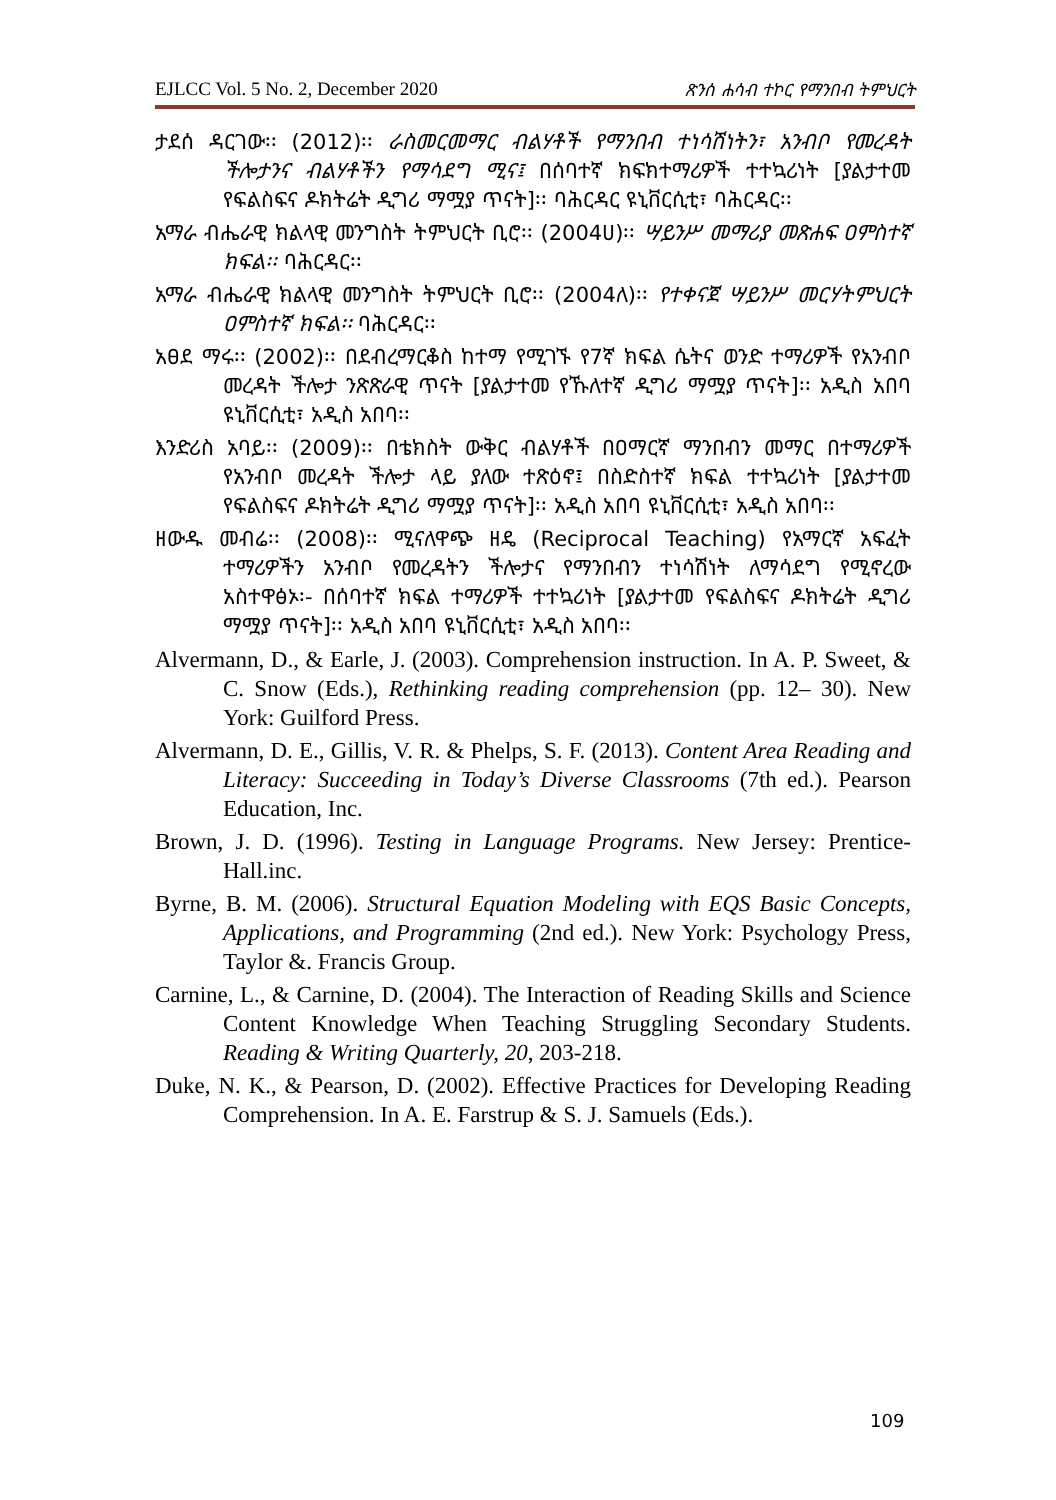EJLCC Vol. 5 No. 2, December 2020 ጽንሰ ሐሳብ ተኮር የማንበብ ትምህርት
ታደሰ ዳርገው፡፡ (2012)፡፡ ራስመርመማር ብልሃቶች የማንበብ ተነሳሽነትን፣ አንብቦ የመረዳት ችሎታንና ብልሃቶችን የማሳደግ ሚና፤ በሰባተኛ ክፍክተማሪዎች ተተኳሪነት [ያልታተመ የፍልስፍና ዶክትሬት ዲግሪ ማሟያ ጥናት]፡፡ ባሕርዳር ዩኒቨርሲቲ፣ ባሕርዳር፡፡
አማራ ብሔራዊ ክልላዊ መንግስት ትምህርት ቢሮ፡፡ (2004ሀ)፡፡ ሣይንሥ መማሪያ መጽሐፍ ዐምስተኛ ክፍል፡፡ ባሕርዳር፡፡
አማራ ብሔራዊ ክልላዊ መንግስት ትምህርት ቢሮ፡፡ (2004ለ)፡፡ የተቀናጀ ሣይንሥ መርሃትምህርት ዐምስተኛ ክፍል፡፡ ባሕርዳር፡፡
አፀደ ማሩ፡፡ (2002)፡፡ በደብረማርቆስ ከተማ የሚገኙ የ7ኛ ክፍል ሴትና ወንድ ተማሪዎች የአንብቦ መረዳት ችሎታ ንጽጽራዊ ጥናት [ያልታተመ የኹለተኛ ዲግሪ ማሟያ ጥናት]፡፡ አዲስ አበባ ዩኒቨርሲቲ፣ አዲስ አበባ፡፡
እንድሪስ አባይ፡፡ (2009)፡፡ በቴክስት ውቅር ብልሃቶች በዐማርኛ ማንበብን መማር በተማሪዎች የአንብቦ መረዳት ችሎታ ላይ ያለው ተጽዕኖ፤ በስድስተኛ ክፍል ተተኳሪነት [ያልታተመ የፍልስፍና ዶክትሬት ዲግሪ ማሟያ ጥናት]፡፡ አዲስ አበባ ዩኒቨርሲቲ፣ አዲስ አበባ፡፡
ዘውዱ መብሬ፡፡ (2008)፡፡ ሚናለዋጭ ዘዴ (Reciprocal Teaching) የአማርኛ አፍፈት ተማሪዎችን አንብቦ የመረዳትን ችሎታና የማንበብን ተነሳሽነት ለማሳደግ የሚኖረው አስተዋፅኦ፡- በሰባተኛ ክፍል ተማሪዎች ተተኳሪነት [ያልታተመ የፍልስፍና ዶክትሬት ዲግሪ ማሟያ ጥናት]፡፡ አዲስ አበባ ዩኒቨርሲቲ፣ አዲስ አበባ፡፡
Alvermann, D., & Earle, J. (2003). Comprehension instruction. In A. P. Sweet, & C. Snow (Eds.), Rethinking reading comprehension (pp. 12– 30). New York: Guilford Press.
Alvermann, D. E., Gillis, V. R. & Phelps, S. F. (2013). Content Area Reading and Literacy: Succeeding in Today’s Diverse Classrooms (7th ed.). Pearson Education, Inc.
Brown, J. D. (1996). Testing in Language Programs. New Jersey: Prentice-Hall.inc.
Byrne, B. M. (2006). Structural Equation Modeling with EQS Basic Concepts, Applications, and Programming (2nd ed.). New York: Psychology Press, Taylor &. Francis Group.
Carnine, L., & Carnine, D. (2004). The Interaction of Reading Skills and Science Content Knowledge When Teaching Struggling Secondary Students. Reading & Writing Quarterly, 20, 203-218.
Duke, N. K., & Pearson, D. (2002). Effective Practices for Developing Reading Comprehension. In A. E. Farstrup & S. J. Samuels (Eds.).
109